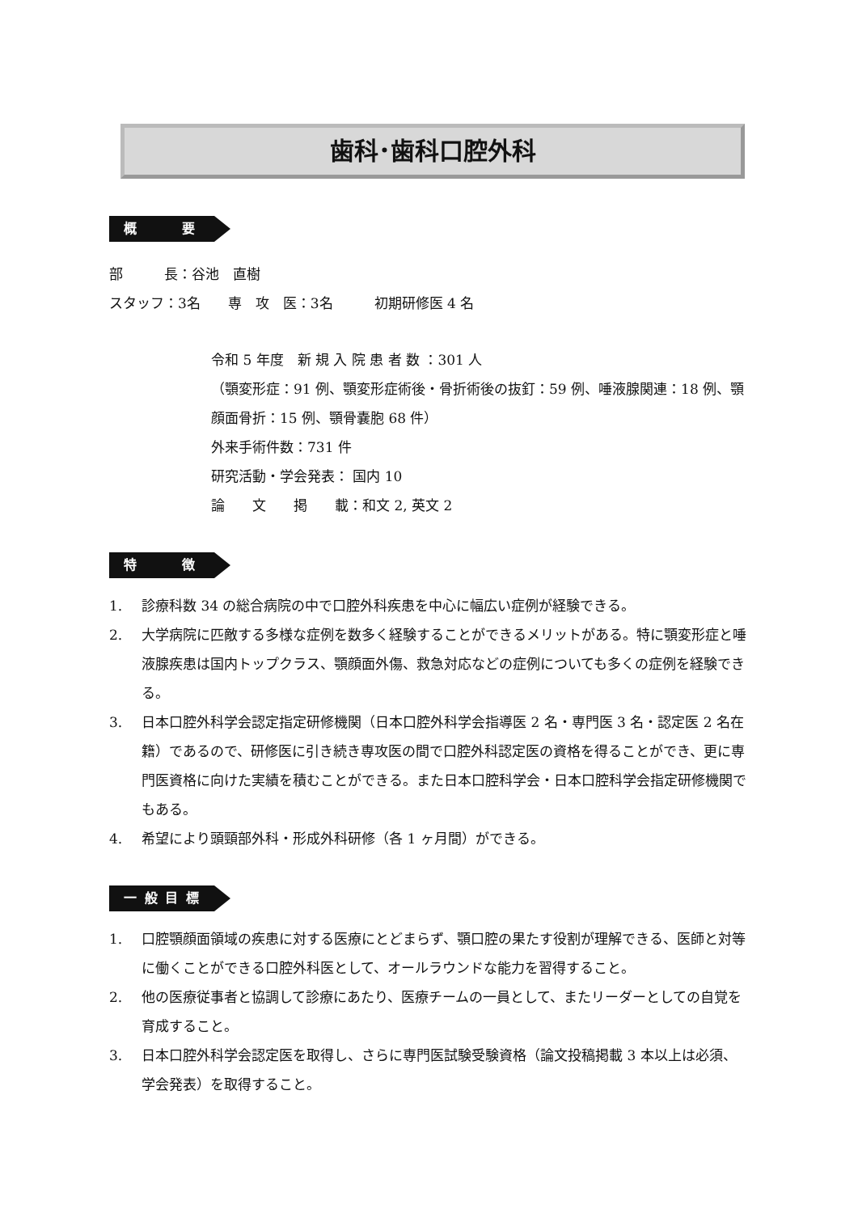歯科･歯科口腔外科
概　　　要
部　　　長：谷池　直樹
スタッフ：3名　　専　攻　医：3名　　　初期研修医 4 名
令和 5 年度　新 規 入 院 患 者 数 ：301 人
（顎変形症：91 例、顎変形症術後・骨折術後の抜釘：59 例、唾液腺関連：18 例、顎顔面骨折：15 例、顎骨嚢胞 68 件）
外来手術件数：731 件
研究活動・学会発表： 国内 10
論　　文　　掲　　載：和文 2, 英文 2
特　　　徴
1. 診療科数 34 の総合病院の中で口腔外科疾患を中心に幅広い症例が経験できる。
2. 大学病院に匹敵する多様な症例を数多く経験することができるメリットがある。特に顎変形症と唾液腺疾患は国内トップクラス、顎顔面外傷、救急対応などの症例についても多くの症例を経験できる。
3. 日本口腔外科学会認定指定研修機関（日本口腔外科学会指導医 2 名・専門医 3 名・認定医 2 名在籍）であるので、研修医に引き続き専攻医の間で口腔外科認定医の資格を得ることができ、更に専門医資格に向けた実績を積むことができる。また日本口腔科学会・日本口腔科学会指定研修機関でもある。
4. 希望により頭頸部外科・形成外科研修（各 1 ヶ月間）ができる。
一 般 目 標
1. 口腔顎顔面領域の疾患に対する医療にとどまらず、顎口腔の果たす役割が理解できる、医師と対等に働くことができる口腔外科医として、オールラウンドな能力を習得すること。
2. 他の医療従事者と協調して診療にあたり、医療チームの一員として、またリーダーとしての自覚を育成すること。
3. 日本口腔外科学会認定医を取得し、さらに専門医試験受験資格（論文投稿掲載 3 本以上は必須、学会発表）を取得すること。